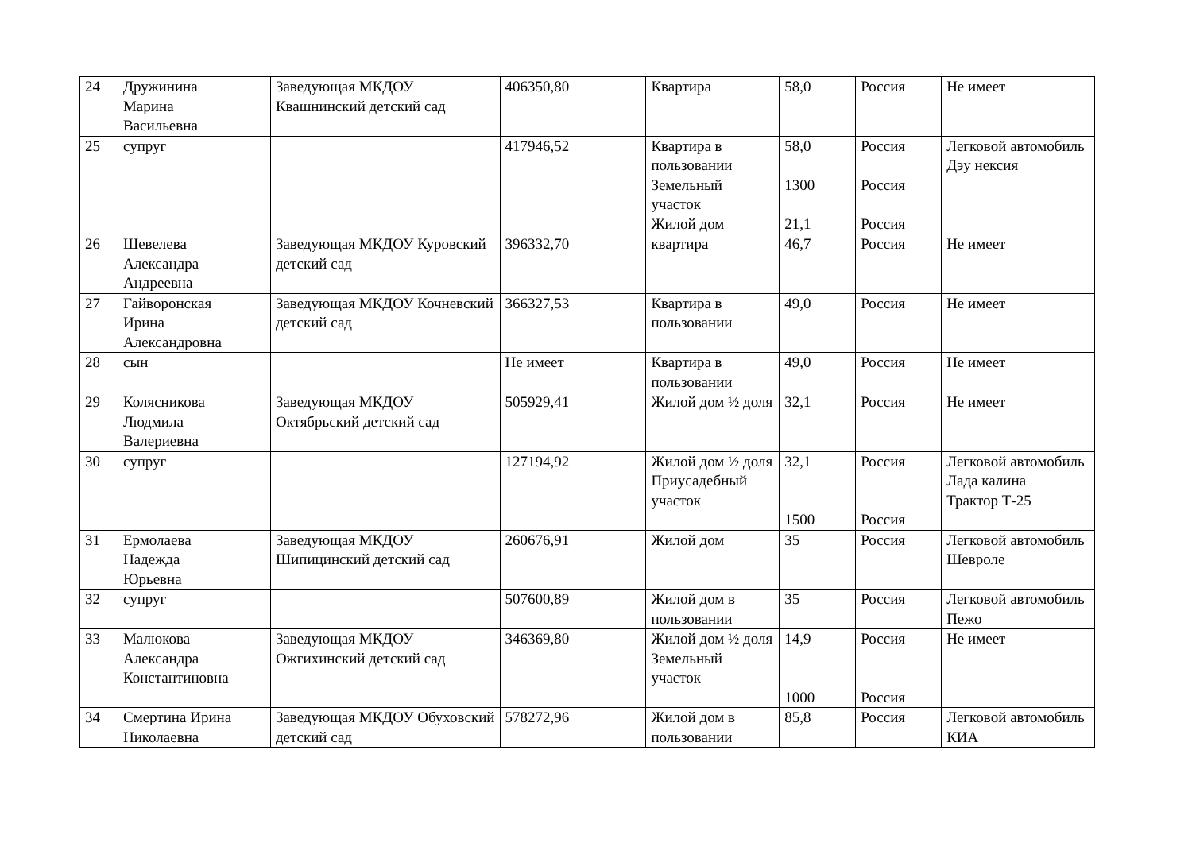| 24 | Дружинина Марина Васильевна | Заведующая МКДОУ Квашнинский детский сад | 406350,80 | Квартира | 58,0 | Россия | Не имеет |
| 25 | супруг | | 417946,52 | Квартира в пользовании Земельный участок Жилой дом | 58,0 1300 21,1 | Россия Россия Россия | Легковой автомобиль Дэу нексия |
| 26 | Шевелева Александра Андреевна | Заведующая МКДОУ Куровский детский сад | 396332,70 | квартира | 46,7 | Россия | Не имеет |
| 27 | Гайворонская Ирина Александровна | Заведующая МКДОУ Кочневский детский сад | 366327,53 | Квартира в пользовании | 49,0 | Россия | Не имеет |
| 28 | сын | | Не имеет | Квартира в пользовании | 49,0 | Россия | Не имеет |
| 29 | Колясникова Людмила Валериевна | Заведующая МКДОУ Октябрьский детский сад | 505929,41 | Жилой дом ½ доля | 32,1 | Россия | Не имеет |
| 30 | супруг | | 127194,92 | Жилой дом ½ доля Приусадебный участок | 32,1 1500 | Россия Россия | Легковой автомобиль Лада калина Трактор Т-25 |
| 31 | Ермолаева Надежда Юрьевна | Заведующая МКДОУ Шипицинский детский сад | 260676,91 | Жилой дом | 35 | Россия | Легковой автомобиль Шевроле |
| 32 | супруг | | 507600,89 | Жилой дом в пользовании | 35 | Россия | Легковой автомобиль Пежо |
| 33 | Малюкова Александра Константиновна | Заведующая МКДОУ Ожгихинский детский сад | 346369,80 | Жилой дом ½ доля Земельный участок | 14,9 1000 | Россия Россия | Не имеет |
| 34 | Смертина Ирина Николаевна | Заведующая МКДОУ Обуховский детский сад | 578272,96 | Жилой дом в пользовании | 85,8 | Россия | Легковой автомобиль КИА |